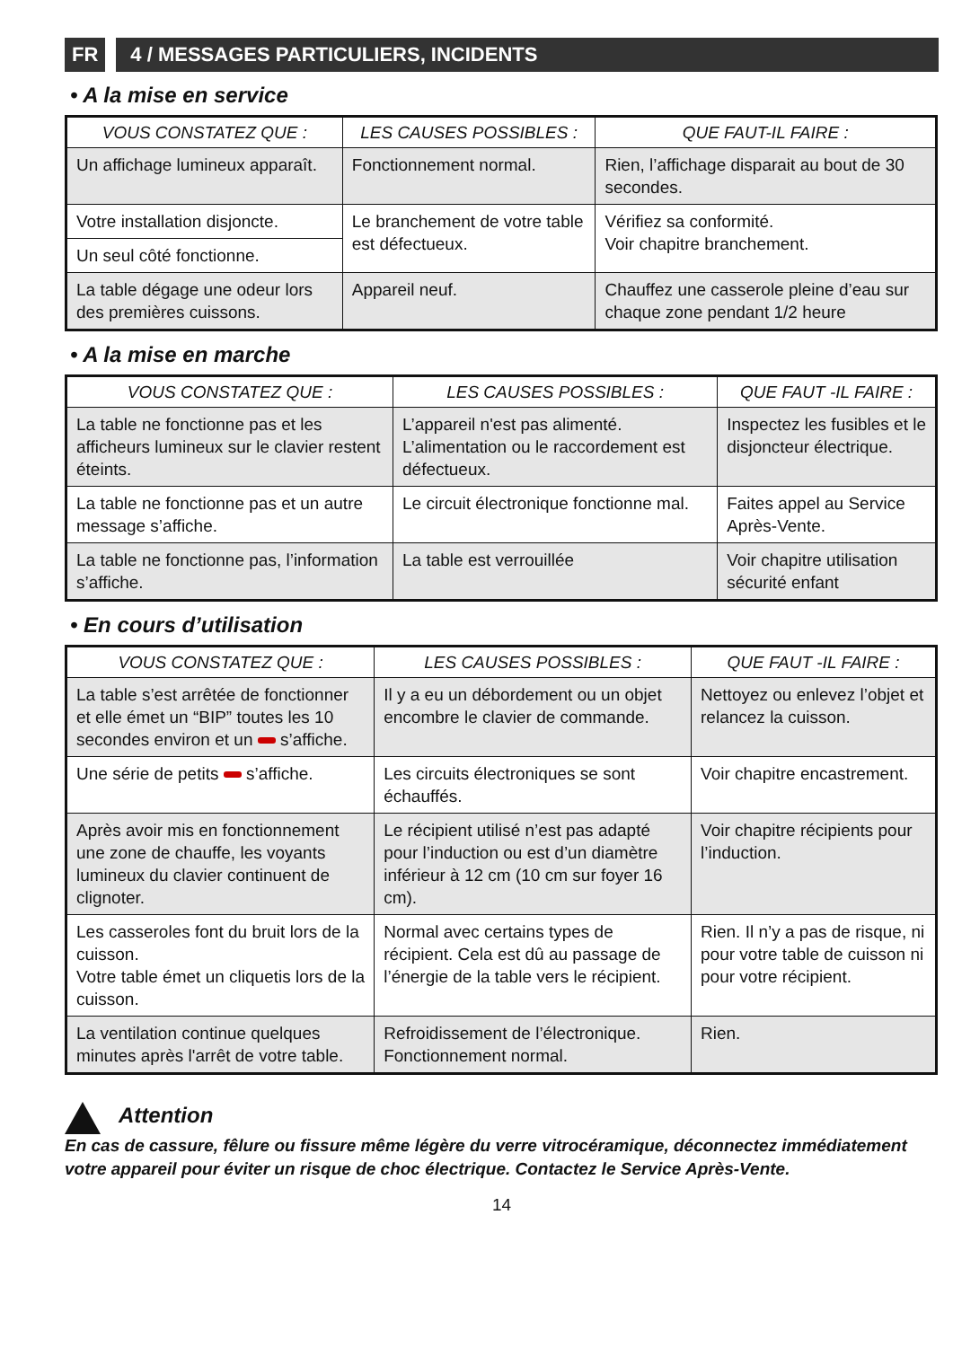FR 4 / MESSAGES PARTICULIERS, INCIDENTS
• A la mise en service
| VOUS CONSTATEZ QUE : | LES CAUSES POSSIBLES : | QUE FAUT-IL FAIRE : |
| --- | --- | --- |
| Un affichage lumineux apparaît. | Fonctionnement normal. | Rien, l’affichage disparait au bout de 30 secondes. |
| Votre installation disjoncte. | Le branchement de votre table est défectueux. | Vérifiez sa conformité. Voir chapitre branchement. |
| Un seul côté fonctionne. | | |
| La table dégage une odeur lors des premières cuissons. | Appareil neuf. | Chauffez une casserole pleine d’eau sur chaque zone pendant 1/2 heure |
• A la mise en marche
| VOUS CONSTATEZ QUE : | LES CAUSES POSSIBLES : | QUE FAUT -IL FAIRE : |
| --- | --- | --- |
| La table ne fonctionne pas et les afficheurs lumineux sur le clavier restent éteints. | L’appareil n'est pas alimenté. L’alimentation ou le raccordement est défectueux. | Inspectez les fusibles et le disjoncteur électrique. |
| La table ne fonctionne pas et un autre message s’affiche. | Le circuit électronique fonctionne mal. | Faites appel au Service Après-Vente. |
| La table ne fonctionne pas, l’information s’affiche. | La table est verrouillée | Voir chapitre utilisation sécurité enfant |
• En cours d’utilisation
| VOUS CONSTATEZ QUE : | LES CAUSES POSSIBLES : | QUE FAUT -IL FAIRE : |
| --- | --- | --- |
| La table s’est arrêtée de fonctionner et elle émet un “BIP” toutes les 10 secondes environ et un s’affiche. | Il y a eu un débordement ou un objet encombre le clavier de commande. | Nettoyez ou enlevez l’objet et relancez la cuisson. |
| Une série de petits s’affiche. | Les circuits électroniques se sont échauffés. | Voir chapitre encastrement. |
| Après avoir mis en fonctionnement une zone de chauffe, les voyants lumineux du clavier continuent de clignoter. | Le récipient utilisé n’est pas adapté pour l’induction ou est d’un diamètre inférieur à 12 cm (10 cm sur foyer 16 cm). | Voir chapitre récipients pour l’induction. |
| Les casseroles font du bruit lors de la cuisson. Votre table émet un cliquetis lors de la cuisson. | Normal avec certains types de récipient. Cela est dû au passage de l’énergie de la table vers le récipient. | Rien. Il n’y a pas de risque, ni pour votre table de cuisson ni pour votre récipient. |
| La ventilation continue quelques minutes après l'arrêt de votre table. | Refroidissement de l’électronique. Fonctionnement normal. | Rien. |
Attention
En cas de cassure, fêlure ou fissure même légère du verre vitrocéramique, déconnectez immédiatement votre appareil pour éviter un risque de choc électrique. Contactez le Service Après-Vente.
14